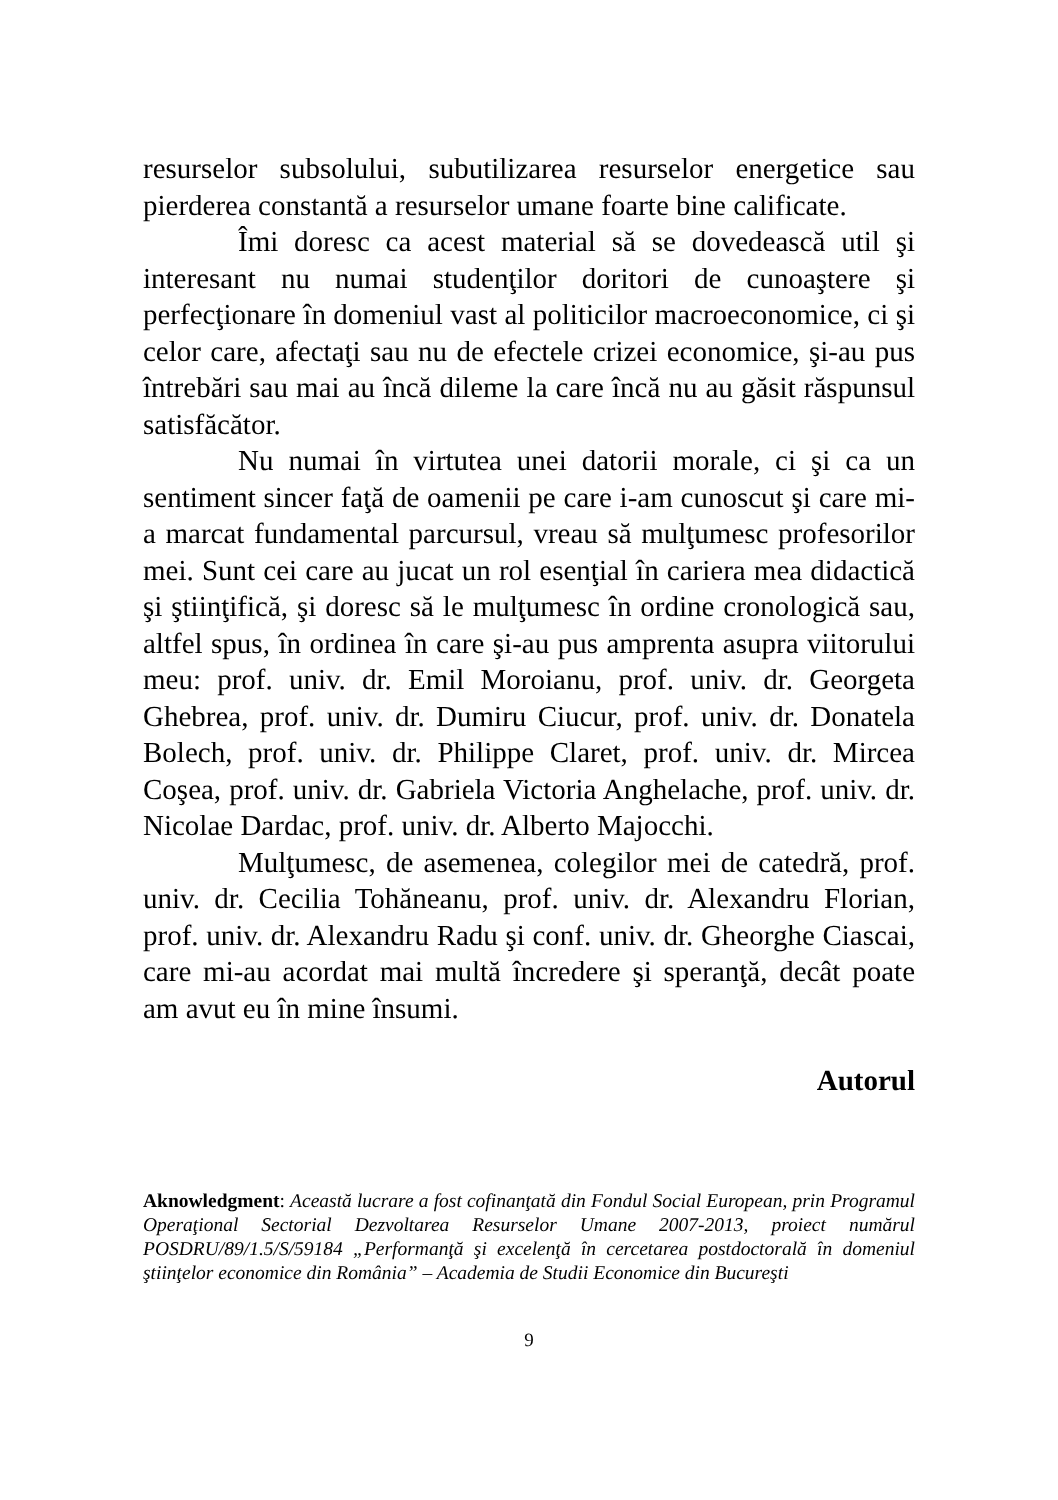resurselor subsolului, subutilizarea resurselor energetice sau pierderea constantă a resurselor umane foarte bine calificate.
Îmi doresc ca acest material să se dovedească util şi interesant nu numai studenţilor doritori de cunoaştere şi perfecţionare în domeniul vast al politicilor macroeconomice, ci şi celor care, afectaţi sau nu de efectele crizei economice, şi-au pus întrebări sau mai au încă dileme la care încă nu au găsit răspunsul satisfăcător.
Nu numai în virtutea unei datorii morale, ci şi ca un sentiment sincer faţă de oamenii pe care i-am cunoscut şi care mi-a marcat fundamental parcursul, vreau să mulţumesc profesorilor mei. Sunt cei care au jucat un rol esenţial în cariera mea didactică şi ştiinţifică, şi doresc să le mulţumesc în ordine cronologică sau, altfel spus, în ordinea în care şi-au pus amprenta asupra viitorului meu: prof. univ. dr. Emil Moroianu, prof. univ. dr. Georgeta Ghebrea, prof. univ. dr. Dumiru Ciucur, prof. univ. dr. Donatela Bolech, prof. univ. dr. Philippe Claret, prof. univ. dr. Mircea Coşea, prof. univ. dr. Gabriela Victoria Anghelache, prof. univ. dr. Nicolae Dardac, prof. univ. dr. Alberto Majocchi.
Mulţumesc, de asemenea, colegilor mei de catedră, prof. univ. dr. Cecilia Tohăneanu, prof. univ. dr. Alexandru Florian, prof. univ. dr. Alexandru Radu şi conf. univ. dr. Gheorghe Ciascai, care mi-au acordat mai multă încredere şi speranţă, decât poate am avut eu în mine însumi.
Autorul
Aknowledgment: Această lucrare a fost cofinanţată din Fondul Social European, prin Programul Operaţional Sectorial Dezvoltarea Resurselor Umane 2007-2013, proiect numărul POSDRU/89/1.5/S/59184 „Performanţă şi excelenţă în cercetarea postdoctorală în domeniul ştiinţelor economice din România” – Academia de Studii Economice din Bucureşti
9